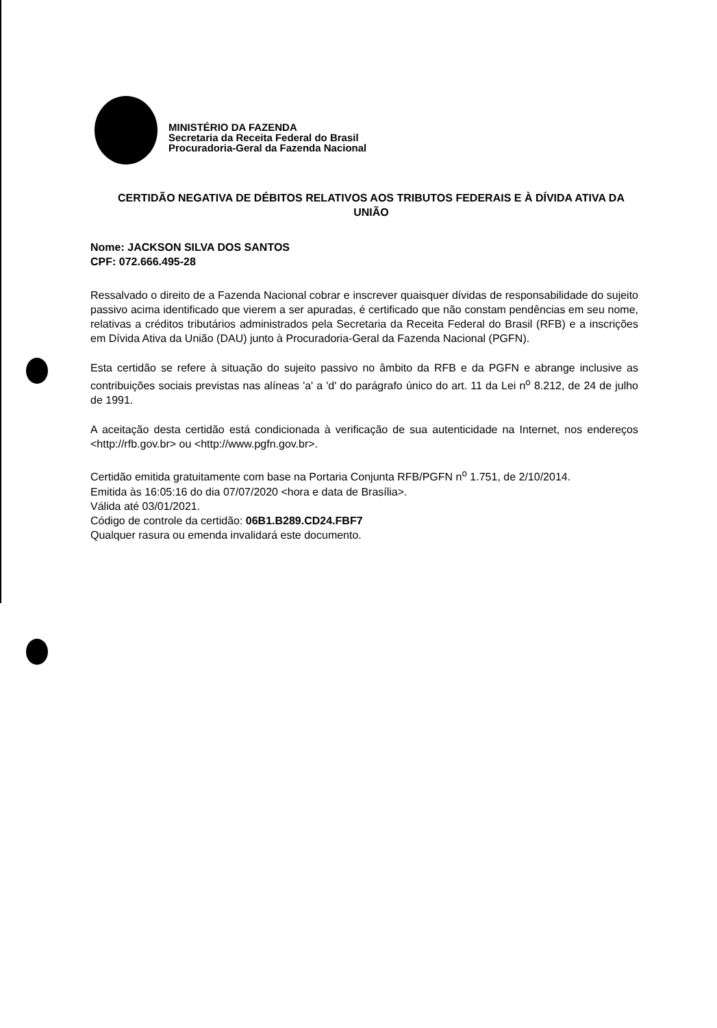MINISTÉRIO DA FAZENDA
Secretaria da Receita Federal do Brasil
Procuradoria-Geral da Fazenda Nacional
CERTIDÃO NEGATIVA DE DÉBITOS RELATIVOS AOS TRIBUTOS FEDERAIS E À DÍVIDA ATIVA DA UNIÃO
Nome: JACKSON SILVA DOS SANTOS
CPF: 072.666.495-28
Ressalvado o direito de a Fazenda Nacional cobrar e inscrever quaisquer dívidas de responsabilidade do sujeito passivo acima identificado que vierem a ser apuradas, é certificado que não constam pendências em seu nome, relativas a créditos tributários administrados pela Secretaria da Receita Federal do Brasil (RFB) e a inscrições em Dívida Ativa da União (DAU) junto à Procuradoria-Geral da Fazenda Nacional (PGFN).
Esta certidão se refere à situação do sujeito passivo no âmbito da RFB e da PGFN e abrange inclusive as contribuições sociais previstas nas alíneas 'a' a 'd' do parágrafo único do art. 11 da Lei n<sup>o</sup> 8.212, de 24 de julho de 1991.
A aceitação desta certidão está condicionada à verificação de sua autenticidade na Internet, nos endereços <http://rfb.gov.br> ou <http://www.pgfn.gov.br>.
Certidão emitida gratuitamente com base na Portaria Conjunta RFB/PGFN n<sup>o</sup> 1.751, de 2/10/2014.
Emitida às 16:05:16 do dia 07/07/2020 <hora e data de Brasília>.
Válida até 03/01/2021.
Código de controle da certidão: 06B1.B289.CD24.FBF7
Qualquer rasura ou emenda invalidará este documento.